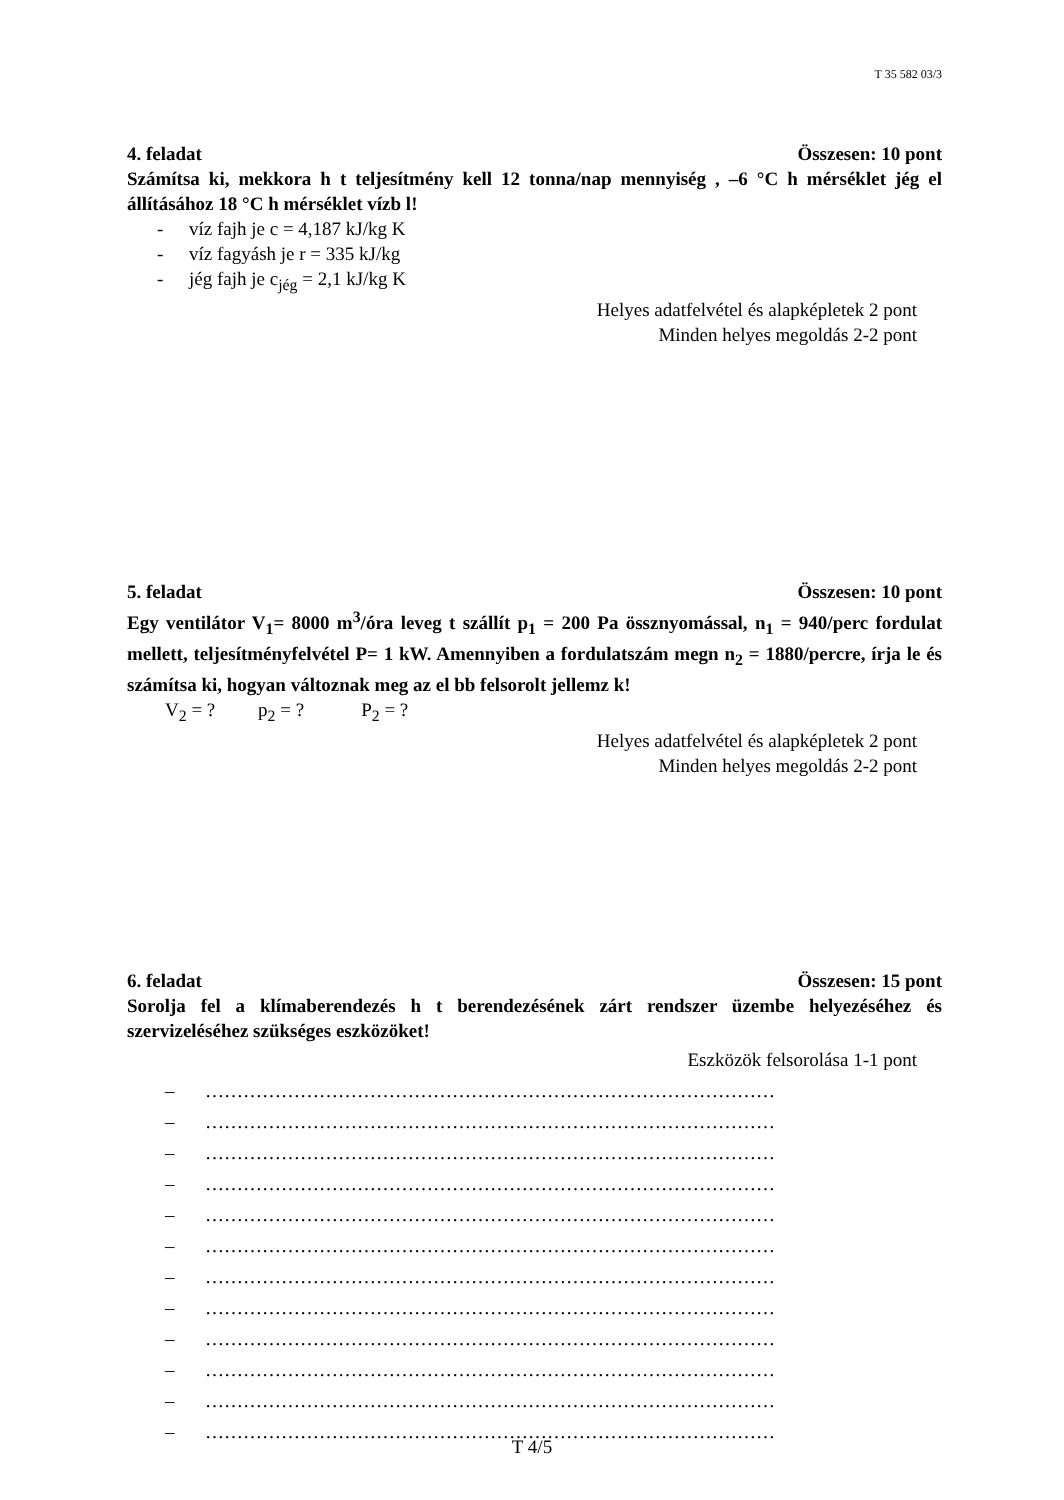T 35 582 03/3
4. feladat Összesen: 10 pont
Számítsa ki, mekkora h t teljesítmény kell 12 tonna/nap mennyiség , –6 °C h mérséklet jég el állításához 18 °C h mérséklet vízb l!
- víz fajh je c = 4,187 kJ/kg K
- víz fagyásh je r = 335 kJ/kg
- jég fajh je c<sub>jég</sub> = 2,1 kJ/kg K
Helyes adatfelvétel és alapképletek 2 pont
Minden helyes megoldás 2-2 pont
5. feladat Összesen: 10 pont
Egy ventilátor V<sub>1</sub>= 8000 m<sup>3</sup>/óra leveg t szállít p<sub>1</sub> = 200 Pa össznyomással, n<sub>1</sub> = 940/perc fordulat mellett, teljesítményfelvétel P= 1 kW. Amennyiben a fordulatszám megn n<sub>2</sub> = 1880/percre, írja le és számítsa ki, hogyan változnak meg az el bb felsorolt jellemz k!
V<sub>2</sub> = ? p<sub>2</sub> = ? P<sub>2</sub> = ?
Helyes adatfelvétel és alapképletek 2 pont
Minden helyes megoldás 2-2 pont
6. feladat Összesen: 15 pont
Sorolja fel a klímaberendezés h t berendezésének zárt rendszer üzembe helyezéséhez és szervizeléséhez szükséges eszközöket!
Eszközök felsorolása 1-1 pont
– ………………………………………………………………………………
– ………………………………………………………………………………
– ………………………………………………………………………………
– ………………………………………………………………………………
– ………………………………………………………………………………
– ………………………………………………………………………………
– ………………………………………………………………………………
– ………………………………………………………………………………
– ………………………………………………………………………………
– ………………………………………………………………………………
– ………………………………………………………………………………
– ………………………………………………………………………………
T 4/5